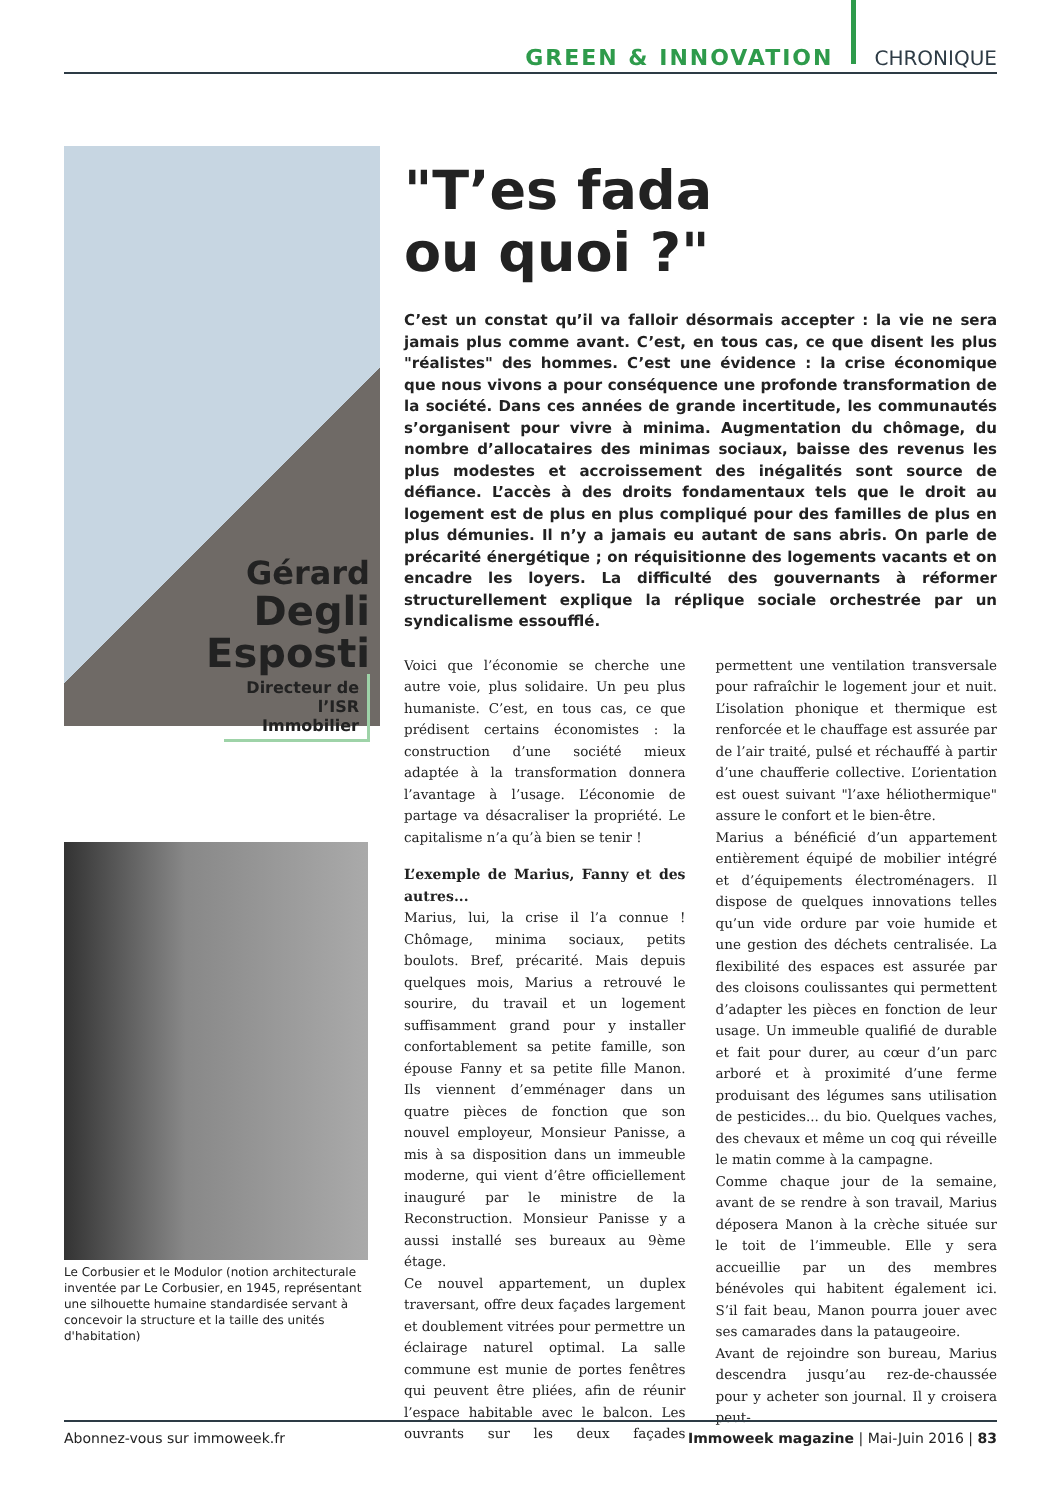GREEN & INNOVATION CHRONIQUE
Gérard
Degli
Esposti
Directeur de
l’ISR Immobilier
Le Corbusier et le Modulor (notion architecturale inventée par Le Corbusier, en 1945, représentant une silhouette humaine standardisée servant à concevoir la structure et la taille des unités d'habitation)
"T’es fada
ou quoi ?"
C’est un constat qu’il va falloir désormais accepter : la vie ne sera jamais plus comme avant. C’est, en tous cas, ce que disent les plus "réalistes" des hommes. C’est une évidence : la crise économique que nous vivons a pour conséquence une profonde transformation de la société. Dans ces années de grande incertitude, les communautés s’organisent pour vivre à minima. Augmentation du chômage, du nombre d’allocataires des minimas sociaux, baisse des revenus les plus modestes et accroissement des inégalités sont source de défiance. L’accès à des droits fondamentaux tels que le droit au logement est de plus en plus compliqué pour des familles de plus en plus démunies. Il n’y a jamais eu autant de sans abris. On parle de précarité énergétique ; on réquisitionne des logements vacants et on encadre les loyers. La difficulté des gouvernants à réformer structurellement explique la réplique sociale orchestrée par un syndicalisme essoufflé.
Voici que l’économie se cherche une autre voie, plus solidaire. Un peu plus humaniste. C’est, en tous cas, ce que prédisent certains économistes : la construction d’une société mieux adaptée à la transformation donnera l’avantage à l’usage. L’économie de partage va désacraliser la propriété. Le capitalisme n’a qu’à bien se tenir !
L’exemple de Marius, Fanny et des autres...
Marius, lui, la crise il l’a connue ! Chômage, minima sociaux, petits boulots. Bref, précarité. Mais depuis quelques mois, Marius a retrouvé le sourire, du travail et un logement suffisamment grand pour y installer confortablement sa petite famille, son épouse Fanny et sa petite fille Manon. Ils viennent d’emménager dans un quatre pièces de fonction que son nouvel employeur, Monsieur Panisse, a mis à sa disposition dans un immeuble moderne, qui vient d’être officiellement inauguré par le ministre de la Reconstruction. Monsieur Panisse y a aussi installé ses bureaux au 9ème étage.
Ce nouvel appartement, un duplex traversant, offre deux façades largement et doublement vitrées pour permettre un éclairage naturel optimal. La salle commune est munie de portes fenêtres qui peuvent être pliées, afin de réunir l’espace habitable avec le balcon. Les ouvrants sur les deux façades permettent une ventilation transversale pour rafraîchir le logement jour et nuit. L’isolation phonique et thermique est renforcée et le chauffage est assurée par de l’air traité, pulsé et réchauffé à partir d’une chaufferie collective. L’orientation est ouest suivant "l’axe héliothermique" assure le confort et le bien-être.
Marius a bénéficié d’un appartement entièrement équipé de mobilier intégré et d’équipements électroménagers. Il dispose de quelques innovations telles qu’un vide ordure par voie humide et une gestion des déchets centralisée. La flexibilité des espaces est assurée par des cloisons coulissantes qui permettent d’adapter les pièces en fonction de leur usage. Un immeuble qualifié de durable et fait pour durer, au cœur d’un parc arboré et à proximité d’une ferme produisant des légumes sans utilisation de pesticides... du bio. Quelques vaches, des chevaux et même un coq qui réveille le matin comme à la campagne.
Comme chaque jour de la semaine, avant de se rendre à son travail, Marius déposera Manon à la crèche située sur le toit de l’immeuble. Elle y sera accueillie par un des membres bénévoles qui habitent également ici. S’il fait beau, Manon pourra jouer avec ses camarades dans la pataugeoire.
Avant de rejoindre son bureau, Marius descendra jusqu’au rez-de-chaussée pour y acheter son journal. Il y croisera peut-
Abonnez-vous sur immoweek.fr Immoweek magazine | Mai-Juin 2016 | 83